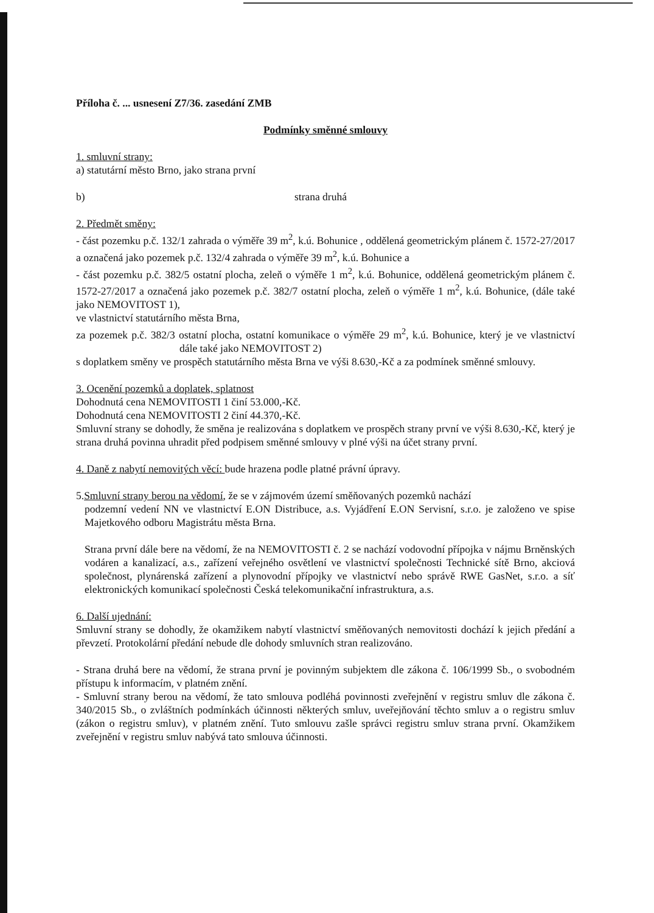Příloha č. ... usnesení Z7/36. zasedání ZMB
Podmínky směnné smlouvy
1. smluvní strany:
a) statutární město Brno, jako strana první
b) strana druhá
2. Předmět směny:
- část pozemku p.č. 132/1 zahrada o výměře 39 m<sup>2</sup>, k.ú. Bohunice , oddělená geometrickým plánem č. 1572-27/2017 a označená jako pozemek p.č. 132/4 zahrada o výměře 39 m<sup>2</sup>, k.ú. Bohunice a
- část pozemku p.č. 382/5 ostatní plocha, zeleň o výměře 1 m<sup>2</sup>, k.ú. Bohunice, oddělená geometrickým plánem č. 1572-27/2017 a označená jako pozemek p.č. 382/7 ostatní plocha, zeleň o výměře 1 m<sup>2</sup>, k.ú. Bohunice, (dále také jako NEMOVITOST 1),
ve vlastnictví statutárního města Brna,
za pozemek p.č. 382/3 ostatní plocha, ostatní komunikace o výměře 29 m<sup>2</sup>, k.ú. Bohunice, který je ve vlastnictví dále také jako NEMOVITOST 2)
s doplatkem směny ve prospěch statutárního města Brna ve výši 8.630,-Kč a za podmínek směnné smlouvy.
3. Ocenění pozemků a doplatek, splatnost
Dohodnutá cena NEMOVITOSTI 1 činí 53.000,-Kč.
Dohodnutá cena NEMOVITOSTI 2 činí 44.370,-Kč.
Smluvní strany se dohodly, že směna je realizována s doplatkem ve prospěch strany první ve výši 8.630,-Kč, který je strana druhá povinna uhradit před podpisem směnné smlouvy v plné výši na účet strany první.
4. Daně z nabytí nemovitých věcí: bude hrazena podle platné právní úpravy.
5.Smluvní strany berou na vědomí, že se v zájmovém území směňovaných pozemků nachází
podzemní vedení NN ve vlastnictví E.ON Distribuce, a.s. Vyjádření E.ON Servisní, s.r.o. je založeno ve spise Majetkového odboru Magistrátu města Brna.
Strana první dále bere na vědomí, že na NEMOVITOSTI č. 2 se nachází vodovodní přípojka v nájmu Brněnských vodáren a kanalizací, a.s., zařízení veřejného osvětlení ve vlastnictví společnosti Technické sítě Brno, akciová společnost, plynárenská zařízení a plynovodní přípojky ve vlastnictví nebo správě RWE GasNet, s.r.o. a síť elektronických komunikací společnosti Česká telekomunikační infrastruktura, a.s.
6. Další ujednání:
Smluvní strany se dohodly, že okamžikem nabytí vlastnictví směňovaných nemovitosti dochází k jejich předání a převzetí. Protokolární předání nebude dle dohody smluvních stran realizováno.
- Strana druhá bere na vědomí, že strana první je povinným subjektem dle zákona č. 106/1999 Sb., o svobodném přístupu k informacím, v platném znění.
- Smluvní strany berou na vědomí, že tato smlouva podléhá povinnosti zveřejnění v registru smluv dle zákona č. 340/2015 Sb., o zvláštních podmínkách účinnosti některých smluv, uveřejňování těchto smluv a o registru smluv (zákon o registru smluv), v platném znění. Tuto smlouvu zašle správci registru smluv strana první. Okamžikem zveřejnění v registru smluv nabývá tato smlouva účinnosti.